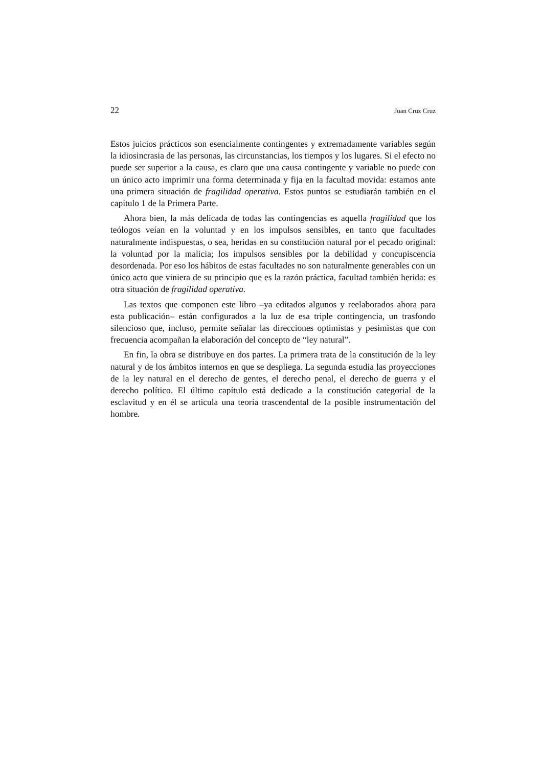22 Juan Cruz Cruz
Estos juicios prácticos son esencialmente contingentes y extremadamente variables según la idiosincrasia de las personas, las circunstancias, los tiempos y los lugares. Si el efecto no puede ser superior a la causa, es claro que una causa contingente y variable no puede con un único acto imprimir una forma determinada y fija en la facultad movida: estamos ante una primera situación de fragilidad operativa. Estos puntos se estudiarán también en el capítulo 1 de la Primera Parte.
Ahora bien, la más delicada de todas las contingencias es aquella fragilidad que los teólogos veían en la voluntad y en los impulsos sensibles, en tanto que facultades naturalmente indispuestas, o sea, heridas en su constitución natural por el pecado original: la voluntad por la malicia; los impulsos sensibles por la debilidad y concupiscencia desordenada. Por eso los hábitos de estas facultades no son naturalmente generables con un único acto que viniera de su principio que es la razón práctica, facultad también herida: es otra situación de fragilidad operativa.
Las textos que componen este libro –ya editados algunos y reelaborados ahora para esta publicación– están configurados a la luz de esa triple contingencia, un trasfondo silencioso que, incluso, permite señalar las direcciones optimistas y pesimistas que con frecuencia acompañan la elaboración del concepto de “ley natural”.
En fin, la obra se distribuye en dos partes. La primera trata de la constitución de la ley natural y de los ámbitos internos en que se despliega. La segunda estudia las proyecciones de la ley natural en el derecho de gentes, el derecho penal, el derecho de guerra y el derecho político. El último capítulo está dedicado a la constitución categorial de la esclavitud y en él se articula una teoría trascendental de la posible instrumentación del hombre.